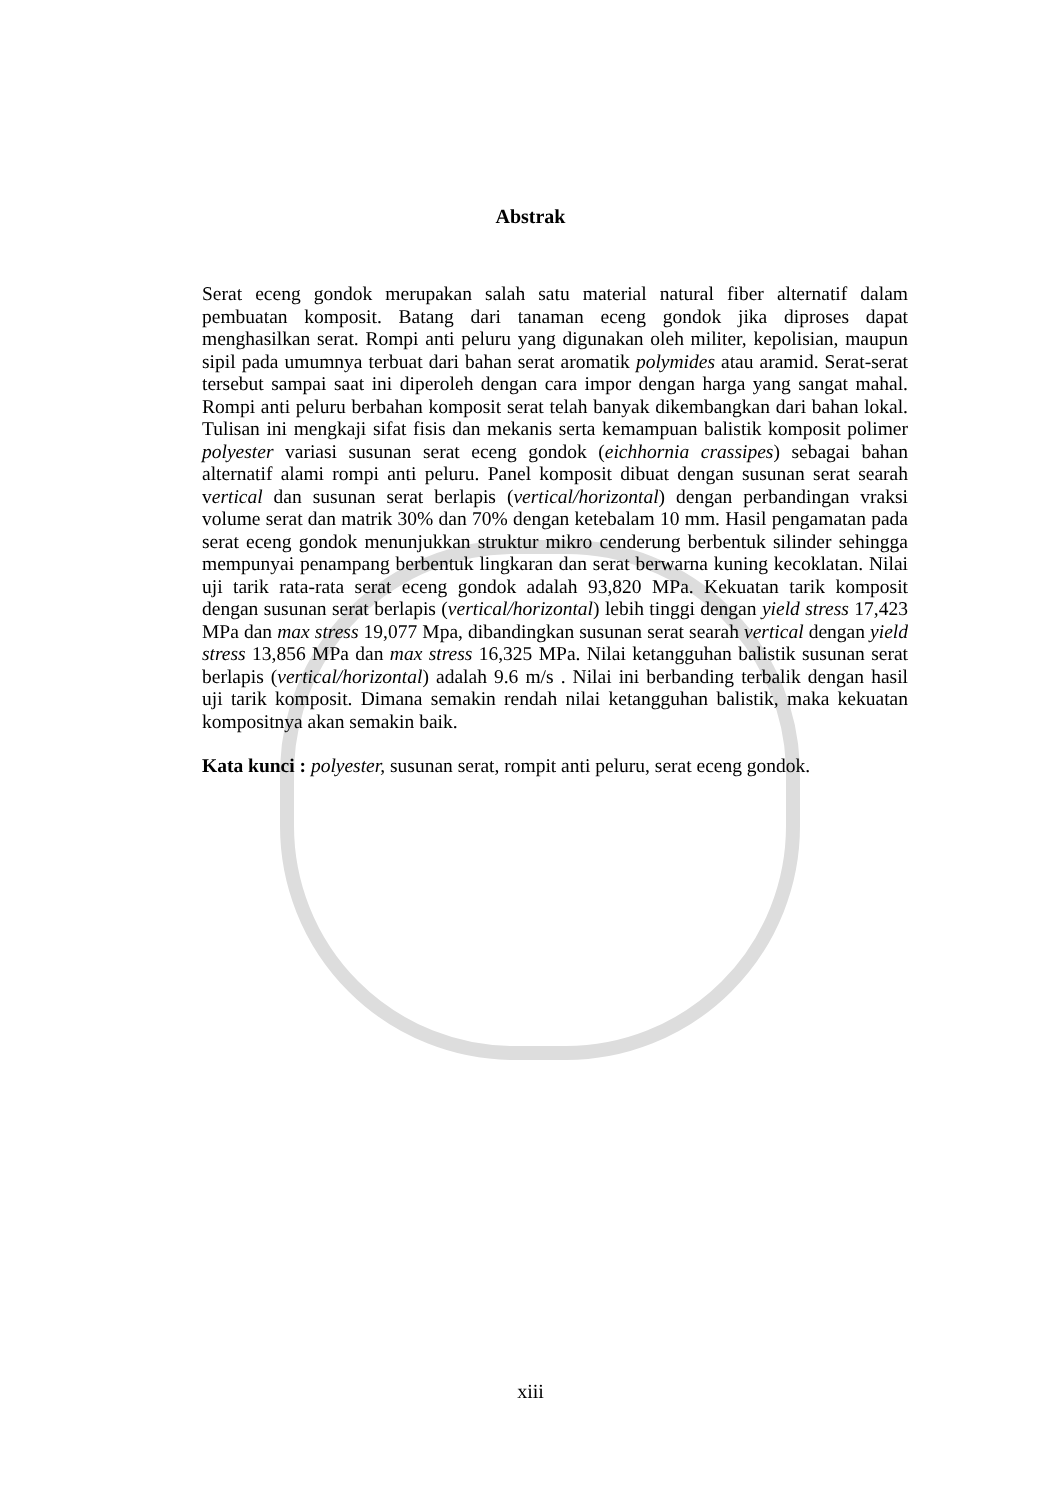Abstrak
Serat eceng gondok merupakan salah satu material natural fiber alternatif dalam pembuatan komposit. Batang dari tanaman eceng gondok jika diproses dapat menghasilkan serat. Rompi anti peluru yang digunakan oleh militer, kepolisian, maupun sipil pada umumnya terbuat dari bahan serat aromatik polymides atau aramid. Serat-serat tersebut sampai saat ini diperoleh dengan cara impor dengan harga yang sangat mahal. Rompi anti peluru berbahan komposit serat telah banyak dikembangkan dari bahan lokal. Tulisan ini mengkaji sifat fisis dan mekanis serta kemampuan balistik komposit polimer polyester variasi susunan serat eceng gondok (eichhornia crassipes) sebagai bahan alternatif alami rompi anti peluru. Panel komposit dibuat dengan susunan serat searah vertical dan susunan serat berlapis (vertical/horizontal) dengan perbandingan vraksi volume serat dan matrik 30% dan 70% dengan ketebalam 10 mm. Hasil pengamatan pada serat eceng gondok menunjukkan struktur mikro cenderung berbentuk silinder sehingga mempunyai penampang berbentuk lingkaran dan serat berwarna kuning kecoklatan. Nilai uji tarik rata-rata serat eceng gondok adalah 93,820 MPa. Kekuatan tarik komposit dengan susunan serat berlapis (vertical/horizontal) lebih tinggi dengan yield stress 17,423 MPa dan max stress 19,077 Mpa, dibandingkan susunan serat searah vertical dengan yield stress 13,856 MPa dan max stress 16,325 MPa. Nilai ketangguhan balistik susunan serat berlapis (vertical/horizontal) adalah 9.6 m/s . Nilai ini berbanding terbalik dengan hasil uji tarik komposit. Dimana semakin rendah nilai ketangguhan balistik, maka kekuatan kompositnya akan semakin baik.
Kata kunci : polyester, susunan serat, rompit anti peluru, serat eceng gondok.
xiii